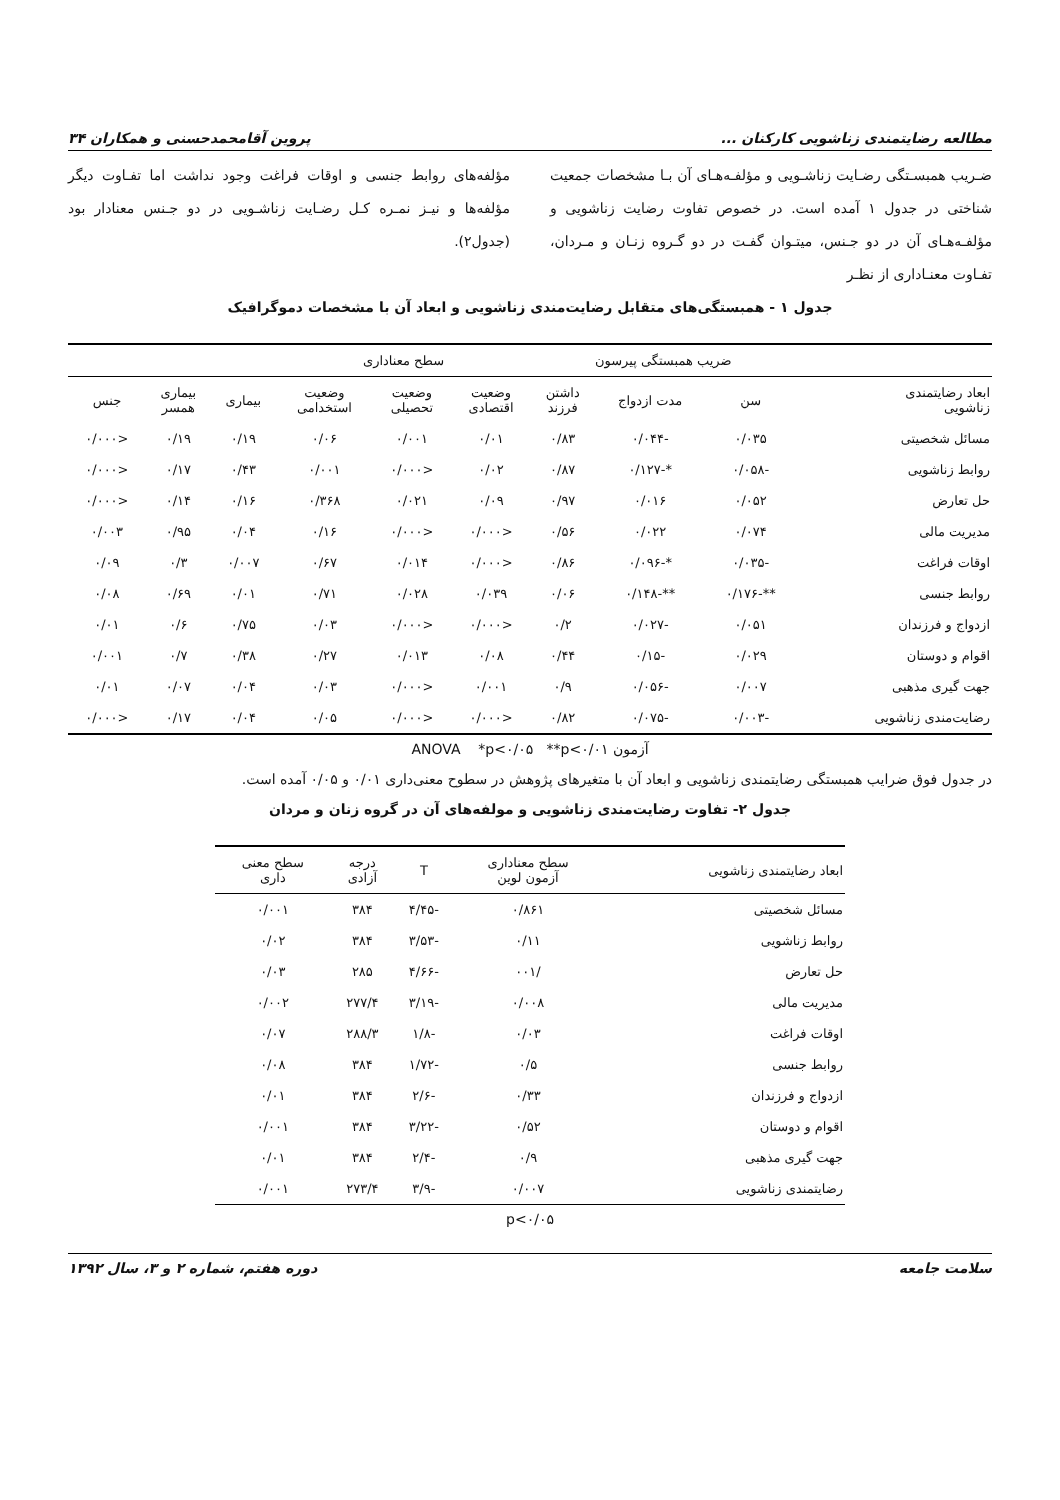مطالعه رضایتمندی زناشویی کارکنان ... پروین آقامحمدحسنی و همکاران ۳۴
ضـریب همبسـتگی رضـایت زناشـویی و مؤلفـه‌هـای آن بـا مشخصات جمعیت شناختی در جدول ۱ آمده است. در خصوص تفاوت رضایت زناشویی و مؤلفـه‌هـای آن در دو جـنس، میتـوان گفـت در دو گـروه زنـان و مـردان، تفـاوت معنـاداری از نظـر
مؤلفه‌های روابط جنسی و اوقات فراغت وجود نداشت اما تفـاوت دیگر مؤلفه‌ها و نیـز نمـره کـل رضـایت زناشـویی در دو جـنس معنادار بود (جدول۲).
جدول ۱ - همبستگی‌های متقابل رضایت‌مندی زناشویی و ابعاد آن با مشخصات دموگرافیک
| | ضریب همبستگی پیرسون | | | سطح معناداری | | | | | |
| --- | --- | --- | --- | --- | --- | --- | --- | --- | --- |
| ابعاد رضایتمندی زناشویی | سن | مدت ازدواج | داشتن فرزند | وضعیت اقتصادی | وضعیت تحصیلی | وضعیت استخدامی | بیماری | بیماری همسر | جنس |
| مسائل شخصیتی | ۰/۰۳۵ | -۰/۰۴۴ | ۰/۸۳ | ۰/۰۱ | ۰/۰۰۱ | ۰/۰۶ | ۰/۱۹ | ۰/۱۹ | <۰/۰۰۰ |
| روابط زناشویی | -۰/۰۵۸ | *-۰/۱۲۷ | ۰/۸۷ | ۰/۰۲ | <۰/۰۰۰ | ۰/۰۰۱ | ۰/۴۳ | ۰/۱۷ | <۰/۰۰۰ |
| حل تعارض | ۰/۰۵۲ | ۰/۰۱۶ | ۰/۹۷ | ۰/۰۹ | ۰/۰۲۱ | ۰/۳۶۸ | ۰/۱۶ | ۰/۱۴ | <۰/۰۰۰ |
| مدیریت مالی | ۰/۰۷۴ | ۰/۰۲۲ | ۰/۵۶ | <۰/۰۰۰ | <۰/۰۰۰ | ۰/۱۶ | ۰/۰۴ | ۰/۹۵ | ۰/۰۰۳ |
| اوقات فراغت | -۰/۰۳۵ | *-۰/۰۹۶ | ۰/۸۶ | <۰/۰۰۰ | ۰/۰۱۴ | ۰/۶۷ | ۰/۰۰۷ | ۰/۳ | ۰/۰۹ |
| روابط جنسی | **-۰/۱۷۶ | **-۰/۱۴۸ | ۰/۰۶ | ۰/۰۳۹ | ۰/۰۲۸ | ۰/۷۱ | ۰/۰۱ | ۰/۶۹ | ۰/۰۸ |
| ازدواج و فرزندان | ۰/۰۵۱ | -۰/۰۲۷ | ۰/۲ | <۰/۰۰۰ | <۰/۰۰۰ | ۰/۰۳ | ۰/۷۵ | ۰/۶ | ۰/۰۱ |
| اقوام و دوستان | ۰/۰۲۹ | -۰/۱۵ | ۰/۴۴ | ۰/۰۸ | ۰/۰۱۳ | ۰/۲۷ | ۰/۳۸ | ۰/۷ | ۰/۰۰۱ |
| جهت گیری مذهبی | ۰/۰۰۷ | -۰/۰۵۶ | ۰/۹ | ۰/۰۰۱ | <۰/۰۰۰ | ۰/۰۳ | ۰/۰۴ | ۰/۰۷ | ۰/۰۱ |
| رضایت‌مندی زناشویی | -۰/۰۰۳ | -۰/۰۷۵ | ۰/۸۲ | <۰/۰۰۰ | <۰/۰۰۰ | ۰/۰۵ | ۰/۰۴ | ۰/۱۷ | <۰/۰۰۰ |
آزمون ANOVA *p<۰/۰۵ **p<۰/۰۱
در جدول فوق ضرایب همبستگی رضایتمندی زناشویی و ابعاد آن با متغیرهای پژوهش در سطوح معنی‌داری ۰/۰۱ و ۰/۰۵ آمده است.
جدول ۲- تفاوت رضایت‌مندی زناشویی و مولفه‌های آن در گروه زنان و مردان
| ابعاد رضایتمندی زناشویی | سطح معناداری آزمون لوین | T | درجه آزادی | سطح معنی داری |
| --- | --- | --- | --- | --- |
| مسائل شخصیتی | ۰/۸۶۱ | -۴/۴۵ | ۳۸۴ | ۰/۰۰۱ |
| روابط زناشویی | ۰/۱۱ | -۳/۵۳ | ۳۸۴ | ۰/۰۲ |
| حل تعارض | /۰۰۱ | -۴/۶۶ | ۲۸۵ | ۰/۰۳ |
| مدیریت مالی | ۰/۰۰۸ | -۳/۱۹ | ۲۷۷/۴ | ۰/۰۰۲ |
| اوقات فراغت | ۰/۰۳ | -۱/۸ | ۲۸۸/۳ | ۰/۰۷ |
| روابط جنسی | ۰/۵ | -۱/۷۲ | ۳۸۴ | ۰/۰۸ |
| ازدواج و فرزندان | ۰/۳۳ | -۲/۶ | ۳۸۴ | ۰/۰۱ |
| اقوام و دوستان | ۰/۵۲ | -۳/۲۲ | ۳۸۴ | ۰/۰۰۱ |
| جهت گیری مذهبی | ۰/۹ | -۲/۴ | ۳۸۴ | ۰/۰۱ |
| رضایتمندی زناشویی | ۰/۰۰۷ | -۳/۹ | ۲۷۳/۴ | ۰/۰۰۱ |
p<۰/۰۵
سلامت جامعه دوره هفتم، شماره ۲ و ۳، سال ۱۳۹۲